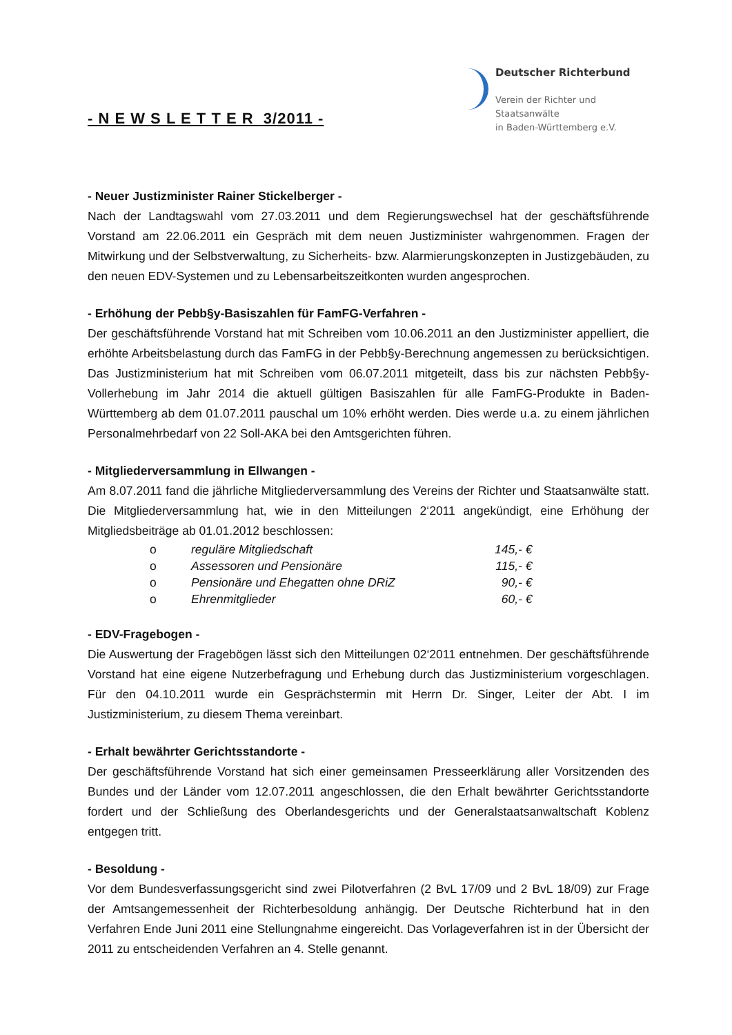- N E W S L E T T E R 3/2011 -
Deutscher Richterbund
Verein der Richter und
Staatsanwälte
in Baden-Württemberg e.V.
- Neuer Justizminister Rainer Stickelberger -
Nach der Landtagswahl vom 27.03.2011 und dem Regierungswechsel hat der geschäftsführende Vorstand am 22.06.2011 ein Gespräch mit dem neuen Justizminister wahrgenommen. Fragen der Mitwirkung und der Selbstverwaltung, zu Sicherheits- bzw. Alarmierungskonzepten in Justizgebäuden, zu den neuen EDV-Systemen und zu Lebensarbeitszeitkonten wurden angesprochen.
- Erhöhung der Pebb§y-Basiszahlen für FamFG-Verfahren -
Der geschäftsführende Vorstand hat mit Schreiben vom 10.06.2011 an den Justizminister appelliert, die erhöhte Arbeitsbelastung durch das FamFG in der Pebb§y-Berechnung angemessen zu berücksichtigen. Das Justizministerium hat mit Schreiben vom 06.07.2011 mitgeteilt, dass bis zur nächsten Pebb§y-Vollerhebung im Jahr 2014 die aktuell gültigen Basiszahlen für alle FamFG-Produkte in Baden-Württemberg ab dem 01.07.2011 pauschal um 10% erhöht werden. Dies werde u.a. zu einem jährlichen Personalmehrbedarf von 22 Soll-AKA bei den Amtsgerichten führen.
- Mitgliederversammlung in Ellwangen -
Am 8.07.2011 fand die jährliche Mitgliederversammlung des Vereins der Richter und Staatsanwälte statt. Die Mitgliederversammlung hat, wie in den Mitteilungen 2‘2011 angekündigt, eine Erhöhung der Mitgliedsbeiträge ab 01.01.2012 beschlossen:
| o | reguläre Mitgliedschaft | 145,- € |
| o | Assessoren und Pensionäre | 115,- € |
| o | Pensionäre und Ehegatten ohne DRiZ | 90,- € |
| o | Ehrenmitglieder | 60,- € |
- EDV-Fragebogen -
Die Auswertung der Fragebögen lässt sich den Mitteilungen 02‘2011 entnehmen. Der geschäftsführende Vorstand hat eine eigene Nutzerbefragung und Erhebung durch das Justizministerium vorgeschlagen. Für den 04.10.2011 wurde ein Gesprächstermin mit Herrn Dr. Singer, Leiter der Abt. I im Justizministerium, zu diesem Thema vereinbart.
- Erhalt bewährter Gerichtsstandorte -
Der geschäftsführende Vorstand hat sich einer gemeinsamen Presseerklärung aller Vorsitzenden des Bundes und der Länder vom 12.07.2011 angeschlossen, die den Erhalt bewährter Gerichtsstandorte fordert und der Schließung des Oberlandesgerichts und der Generalstaatsanwaltschaft Koblenz entgegen tritt.
- Besoldung -
Vor dem Bundesverfassungsgericht sind zwei Pilotverfahren (2 BvL 17/09 und 2 BvL 18/09) zur Frage der Amtsangemessenheit der Richterbesoldung anhängig. Der Deutsche Richterbund hat in den Verfahren Ende Juni 2011 eine Stellungnahme eingereicht. Das Vorlageverfahren ist in der Übersicht der 2011 zu entscheidenden Verfahren an 4. Stelle genannt.